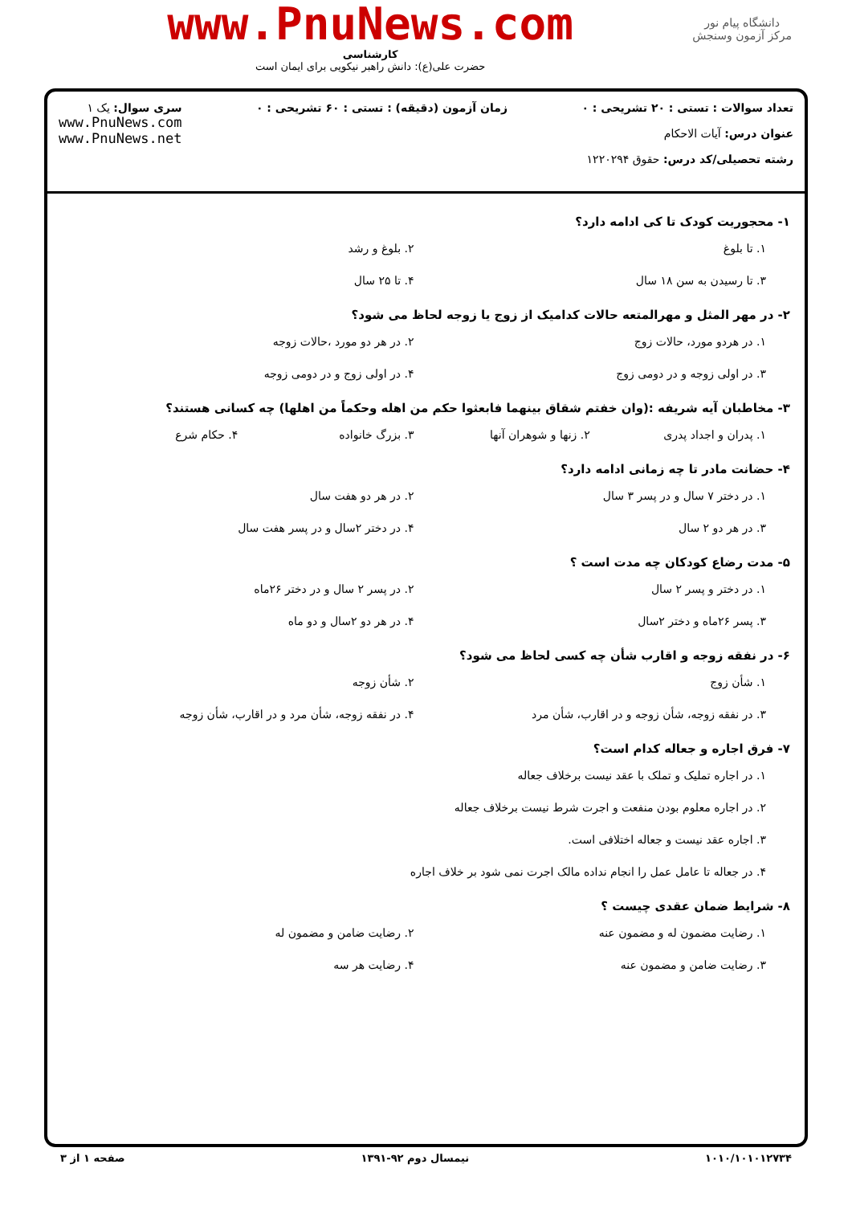دانشگاه پیام نور
مرکز آزمون وسنجش
www.PnuNews.com
کارشناسی
حضرت علی(ع): دانش راهبر نیکویی برای ایمان است
تعداد سوالات : تستی : ۲۰ تشریحی : ۰
عنوان درس: آیات الاحکام
رشته تحصیلی/کد درس: حقوق ۱۲۲۰۲۹۴
زمان آزمون (دقیقه) : تستی : ۶۰ تشریحی : ۰
سری سوال: یک ۱
www.PnuNews.com
www.PnuNews.net
۱- محجوریت کودک تا کی ادامه دارد؟
۱. تا بلوغ
۲. بلوغ و رشد
۳. تا رسیدن به سن ۱۸ سال
۴. تا ۲۵ سال
۲- در مهر المثل و مهرالمتعه حالات کدامیک از زوج یا زوجه لحاظ می شود؟
۱. در هردو مورد، حالات زوج
۲. در هر دو مورد ،حالات زوجه
۳. در اولی زوجه و در دومی زوج
۴. در اولی زوج و در دومی زوجه
۳- مخاطبان آیه شریفه :(وان خفتم شقاق بینهما فابعثوا حکم من اهله وحکماً من اهلها) چه کسانی هستند؟
۱. پدران و اجداد پدری
۲. زنها و شوهران آنها
۳. بزرگ خانواده
۴. حکام شرع
۴- حضانت مادر تا چه زمانی ادامه دارد؟
۱. در دختر ۷ سال و در پسر ۳ سال
۲. در هر دو هفت سال
۳. در هر دو ۲ سال
۴. در دختر ۲سال و در پسر هفت سال
۵- مدت رضاع کودکان چه مدت است ؟
۱. در دختر و پسر ۲ سال
۲. در پسر ۲ سال و در دختر ۲۶ماه
۳. پسر ۲۶ماه و دختر ۲سال
۴. در هر دو ۲سال و دو ماه
۶- در نفقه زوجه و اقارب شأن چه کسی لحاظ می شود؟
۱. شأن زوج
۲. شأن زوجه
۳. در نفقه زوجه، شأن زوجه و در اقارب، شأن مرد
۴. در نفقه زوجه، شأن مرد و در اقارب، شأن زوجه
۷- فرق اجاره و جعاله کدام است؟
۱. در اجاره تملیک و تملک با عقد نیست برخلاف جعاله
۲. در اجاره معلوم بودن منفعت و اجرت شرط نیست برخلاف جعاله
۳. اجاره عقد نیست و جعاله اختلافی است.
۴. در جعاله تا عامل عمل را انجام نداده مالک اجرت نمی شود بر خلاف اجاره
۸- شرایط ضمان عقدی چیست ؟
۱. رضایت مضمون له و مضمون عنه
۲. رضایت ضامن و مضمون له
۳. رضایت ضامن و مضمون عنه
۴. رضایت هر سه
۱۰۱۰/۱۰۱۰۱۲۷۳۴ نیمسال دوم ۹۲-۱۳۹۱ صفحه ۱ از ۳